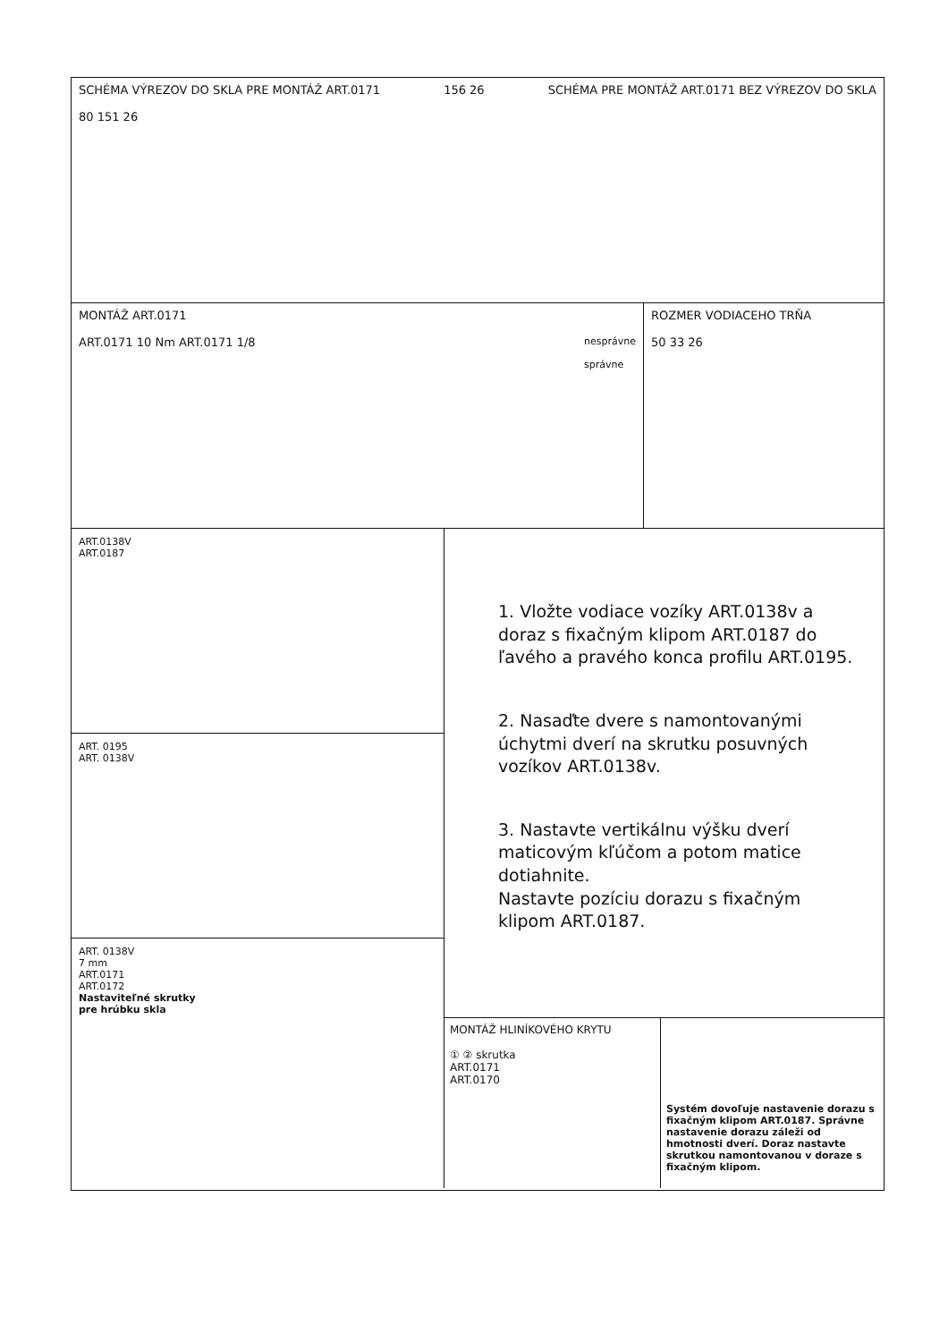SCHÉMA VÝREZOV DO SKLA PRE MONTÁŽ ART.0171
80 151 26 156 26 SCHÉMA PRE MONTÁŽ ART.0171 BEZ VÝREZOV DO SKLA
MONTÁŽ ART.0171
ART.0171 10 Nm ART.0171 1/8 nesprávne
správne
ROZMER VODIACEHO TRŇA
50 33 26
ART.0138V
ART.0187
ART. 0195
ART. 0138V
ART. 0138V
7 mm
ART.0171
ART.0172
Nastaviteľné skrutky
pre hrúbku skla
1. Vložte vodiace vozíky ART.0138v a doraz s fixačným klipom ART.0187 do ľavého a pravého konca profilu ART.0195.
2. Nasaďte dvere s namontovanými úchytmi dverí na skrutku posuvných vozíkov ART.0138v.
3. Nastavte vertikálnu výšku dverí maticovým kľúčom a potom matice dotiahnite.
Nastavte pozíciu dorazu s fixačným klipom ART.0187.
MONTÁŽ HLINÍKOVÉHO KRYTU
① ② skrutka
ART.0171
ART.0170
Systém dovoľuje nastavenie dorazu s fixačným klipom ART.0187. Správne nastavenie dorazu záleži od hmotnosti dverí. Doraz nastavte skrutkou namontovanou v doraze s fixačným klipom.